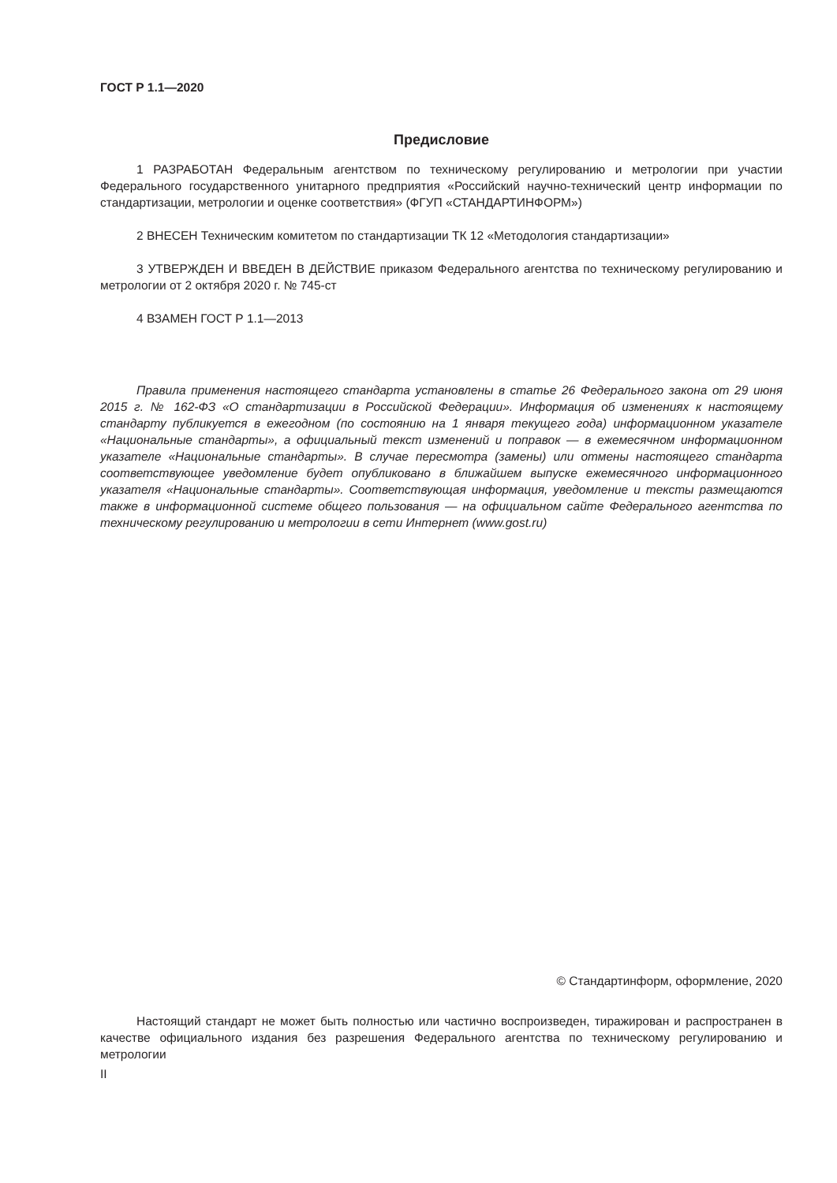ГОСТ Р 1.1—2020
Предисловие
1 РАЗРАБОТАН Федеральным агентством по техническому регулированию и метрологии при участии Федерального государственного унитарного предприятия «Российский научно-технический центр информации по стандартизации, метрологии и оценке соответствия» (ФГУП «СТАНДАРТИНФОРМ»)
2 ВНЕСЕН Техническим комитетом по стандартизации ТК 12 «Методология стандартизации»
3 УТВЕРЖДЕН И ВВЕДЕН В ДЕЙСТВИЕ приказом Федерального агентства по техническому регулированию и метрологии от 2 октября 2020 г. № 745-ст
4 ВЗАМЕН ГОСТ Р 1.1—2013
Правила применения настоящего стандарта установлены в статье 26 Федерального закона от 29 июня 2015 г. № 162-ФЗ «О стандартизации в Российской Федерации». Информация об изменениях к настоящему стандарту публикуется в ежегодном (по состоянию на 1 января текущего года) информационном указателе «Национальные стандарты», а официальный текст изменений и поправок — в ежемесячном информационном указателе «Национальные стандарты». В случае пересмотра (замены) или отмены настоящего стандарта соответствующее уведомление будет опубликовано в ближайшем выпуске ежемесячного информационного указателя «Национальные стандарты». Соответствующая информация, уведомление и тексты размещаются также в информационной системе общего пользования — на официальном сайте Федерального агентства по техническому регулированию и метрологии в сети Интернет (www.gost.ru)
© Стандартинформ, оформление, 2020
Настоящий стандарт не может быть полностью или частично воспроизведен, тиражирован и распространен в качестве официального издания без разрешения Федерального агентства по техническому регулированию и метрологии
II